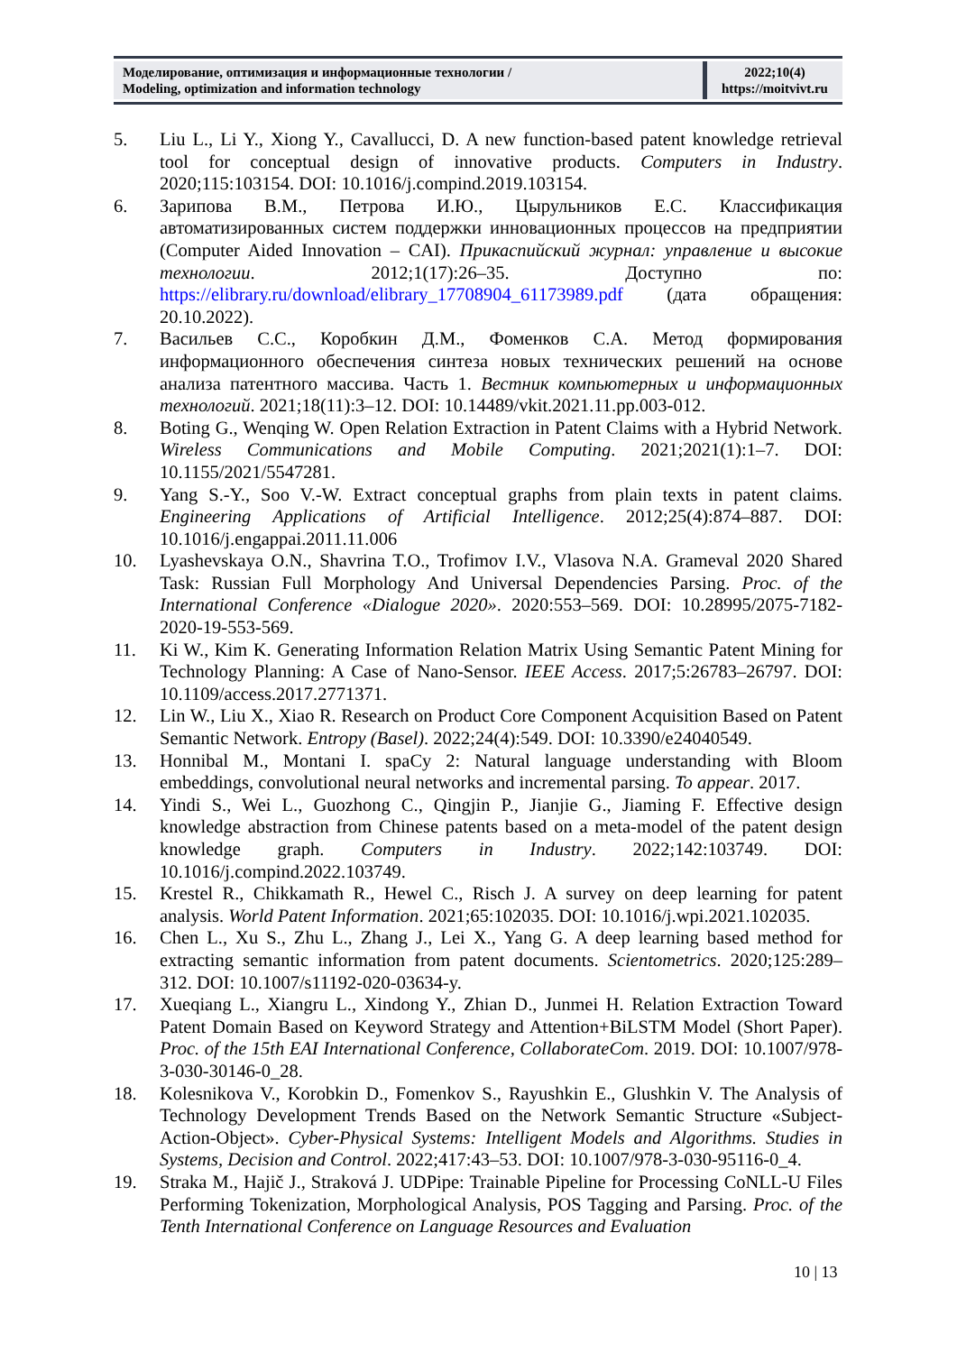| Моделирование, оптимизация и информационные технологии / Modeling, optimization and information technology | 2022;10(4) https://moitvivt.ru |
5. Liu L., Li Y., Xiong Y., Cavallucci, D. A new function-based patent knowledge retrieval tool for conceptual design of innovative products. Computers in Industry. 2020;115:103154. DOI: 10.1016/j.compind.2019.103154.
6. Зарипова В.М., Петрова И.Ю., Цырульников Е.С. Классификация автоматизированных систем поддержки инновационных процессов на предприятии (Computer Aided Innovation – CAI). Прикаспийский журнал: управление и высокие технологии. 2012;1(17):26–35. Доступно по: https://elibrary.ru/download/elibrary_17708904_61173989.pdf (дата обращения: 20.10.2022).
7. Васильев С.С., Коробкин Д.М., Фоменков С.А. Метод формирования информационного обеспечения синтеза новых технических решений на основе анализа патентного массива. Часть 1. Вестник компьютерных и информационных технологий. 2021;18(11):3–12. DOI: 10.14489/vkit.2021.11.pp.003-012.
8. Boting G., Wenqing W. Open Relation Extraction in Patent Claims with a Hybrid Network. Wireless Communications and Mobile Computing. 2021;2021(1):1–7. DOI: 10.1155/2021/5547281.
9. Yang S.-Y., Soo V.-W. Extract conceptual graphs from plain texts in patent claims. Engineering Applications of Artificial Intelligence. 2012;25(4):874–887. DOI: 10.1016/j.engappai.2011.11.006
10. Lyashevskaya O.N., Shavrina T.O., Trofimov I.V., Vlasova N.A. Grameval 2020 Shared Task: Russian Full Morphology And Universal Dependencies Parsing. Proc. of the International Conference «Dialogue 2020». 2020:553–569. DOI: 10.28995/2075-7182-2020-19-553-569.
11. Ki W., Kim K. Generating Information Relation Matrix Using Semantic Patent Mining for Technology Planning: A Case of Nano-Sensor. IEEE Access. 2017;5:26783–26797. DOI: 10.1109/access.2017.2771371.
12. Lin W., Liu X., Xiao R. Research on Product Core Component Acquisition Based on Patent Semantic Network. Entropy (Basel). 2022;24(4):549. DOI: 10.3390/e24040549.
13. Honnibal M., Montani I. spaCy 2: Natural language understanding with Bloom embeddings, convolutional neural networks and incremental parsing. To appear. 2017.
14. Yindi S., Wei L., Guozhong C., Qingjin P., Jianjie G., Jiaming F. Effective design knowledge abstraction from Chinese patents based on a meta-model of the patent design knowledge graph. Computers in Industry. 2022;142:103749. DOI: 10.1016/j.compind.2022.103749.
15. Krestel R., Chikkamath R., Hewel C., Risch J. A survey on deep learning for patent analysis. World Patent Information. 2021;65:102035. DOI: 10.1016/j.wpi.2021.102035.
16. Chen L., Xu S., Zhu L., Zhang J., Lei X., Yang G. A deep learning based method for extracting semantic information from patent documents. Scientometrics. 2020;125:289–312. DOI: 10.1007/s11192-020-03634-y.
17. Xueqiang L., Xiangru L., Xindong Y., Zhian D., Junmei H. Relation Extraction Toward Patent Domain Based on Keyword Strategy and Attention+BiLSTM Model (Short Paper). Proc. of the 15th EAI International Conference, CollaborateCom. 2019. DOI: 10.1007/978-3-030-30146-0_28.
18. Kolesnikova V., Korobkin D., Fomenkov S., Rayushkin E., Glushkin V. The Analysis of Technology Development Trends Based on the Network Semantic Structure «Subject-Action-Object». Cyber-Physical Systems: Intelligent Models and Algorithms. Studies in Systems, Decision and Control. 2022;417:43–53. DOI: 10.1007/978-3-030-95116-0_4.
19. Straka M., Hajič J., Straková J. UDPipe: Trainable Pipeline for Processing CoNLL-U Files Performing Tokenization, Morphological Analysis, POS Tagging and Parsing. Proc. of the Tenth International Conference on Language Resources and Evaluation
10 | 13